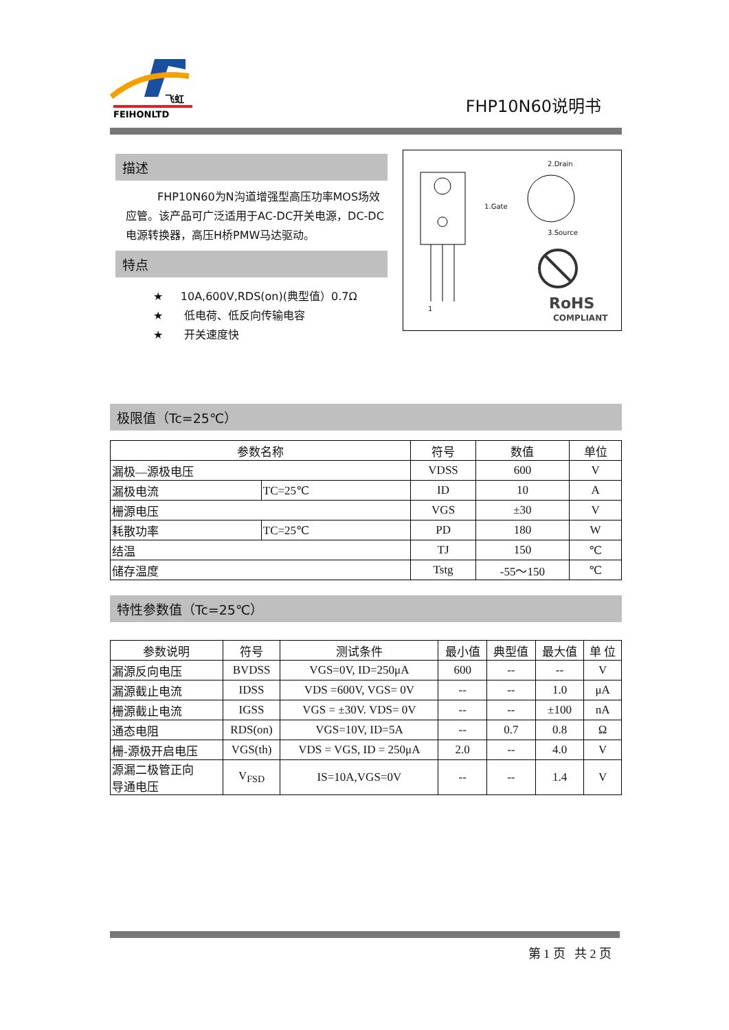飞虹
FEIHONLTD
FHP10N60说明书
描述
FHP10N60为N沟道增强型高压功率MOS场效应管。该产品可广泛适用于AC-DC开关电源，DC-DC电源转换器，高压H桥PMW马达驱动。
特点
★ 10A,600V,RDS(on)(典型值）0.7Ω
★ 低电荷、低反向传输电容
★ 开关速度快
RoHS
COMPLIANT
2.Drain
1.Gate
3.Source
1
极限值（Tc=25℃）
| 参数名称 | | 符号 | 数值 | 单位 |
| --- | --- | --- | --- | --- |
| 漏极—源极电压 | | VDSS | 600 | V |
| 漏极电流 | TC=25℃ | ID | 10 | A |
| 栅源电压 | | VGS | ±30 | V |
| 耗散功率 | TC=25℃ | PD | 180 | W |
| 结温 | | TJ | 150 | ℃ |
| 储存温度 | | Tstg | -55～150 | ℃ |
特性参数值（Tc=25℃）
| 参数说明 | 符号 | 测试条件 | 最小值 | 典型值 | 最大值 | 单 位 |
| --- | --- | --- | --- | --- | --- | --- |
| 漏源反向电压 | BVDSS | VGS=0V, ID=250μA | 600 | -- | -- | V |
| 漏源截止电流 | IDSS | VDS =600V, VGS= 0V | -- | -- | 1.0 | μA |
| 栅源截止电流 | IGSS | VGS = ±30V. VDS= 0V | -- | -- | ±100 | nA |
| 通态电阻 | RDS(on) | VGS=10V, ID=5A | -- | 0.7 | 0.8 | Ω |
| 栅-源极开启电压 | VGS(th) | VDS = VGS, ID = 250μA | 2.0 | -- | 4.0 | V |
| 源漏二极管正向 导通电压 | V<sub>FSD</sub> | IS=10A,VGS=0V | -- | -- | 1.4 | V |
第 1 页 共 2 页